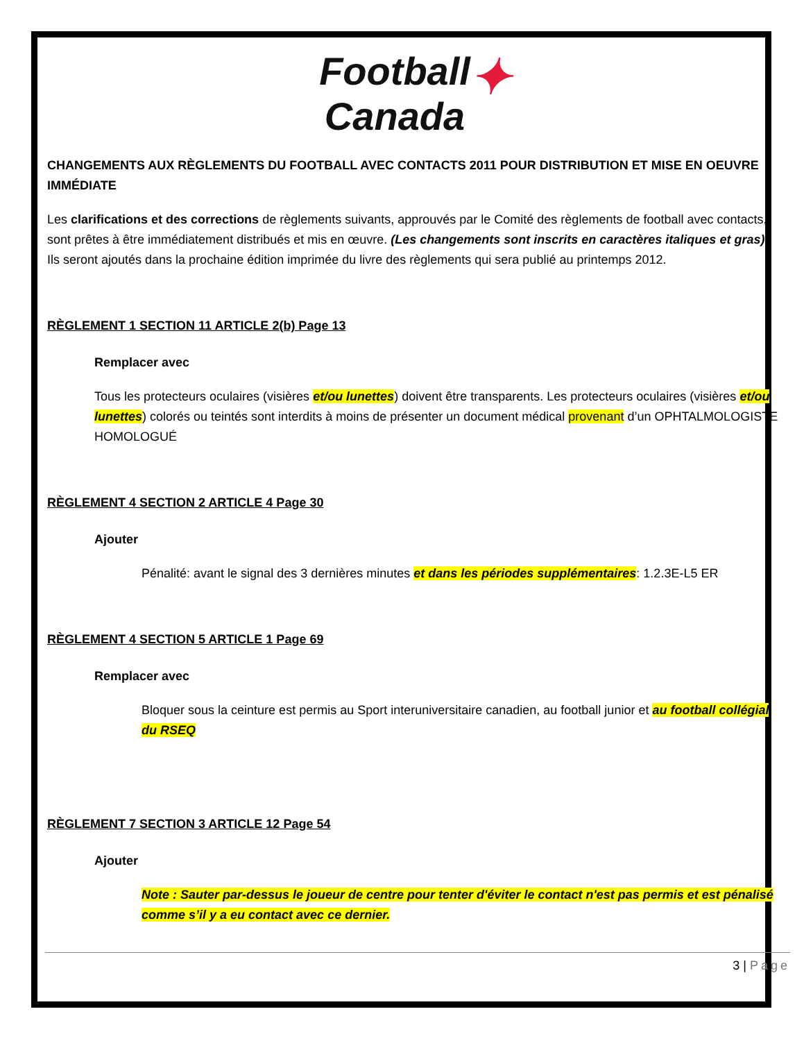Football
Canada✦
CHANGEMENTS AUX RÈGLEMENTS DU FOOTBALL AVEC CONTACTS 2011 POUR DISTRIBUTION ET MISE EN OEUVRE IMMÉDIATE
Les clarifications et des corrections de règlements suivants, approuvés par le Comité des règlements de football avec contacts, sont prêtes à être immédiatement distribués et mis en œuvre. (Les changements sont inscrits en caractères italiques et gras). Ils seront ajoutés dans la prochaine édition imprimée du livre des règlements qui sera publié au printemps 2012.
RÈGLEMENT 1 SECTION 11 ARTICLE 2(b) Page 13
Remplacer avec
Tous les protecteurs oculaires (visières et/ou lunettes) doivent être transparents. Les protecteurs oculaires (visières et/ou lunettes) colorés ou teintés sont interdits à moins de présenter un document médical provenant d’un OPHTALMOLOGISTE HOMOLOGUÉ
RÈGLEMENT 4 SECTION 2 ARTICLE 4 Page 30
Ajouter
Pénalité: avant le signal des 3 dernières minutes et dans les périodes supplémentaires: 1.2.3E-L5 ER
RÈGLEMENT 4 SECTION 5 ARTICLE 1 Page 69
Remplacer avec
Bloquer sous la ceinture est permis au Sport interuniversitaire canadien, au football junior et au football collégial du RSEQ
RÈGLEMENT 7 SECTION 3 ARTICLE 12 Page 54
Ajouter
Note : Sauter par-dessus le joueur de centre pour tenter d'éviter le contact n'est pas permis et est pénalisé comme s’il y a eu contact avec ce dernier.
3 | Page